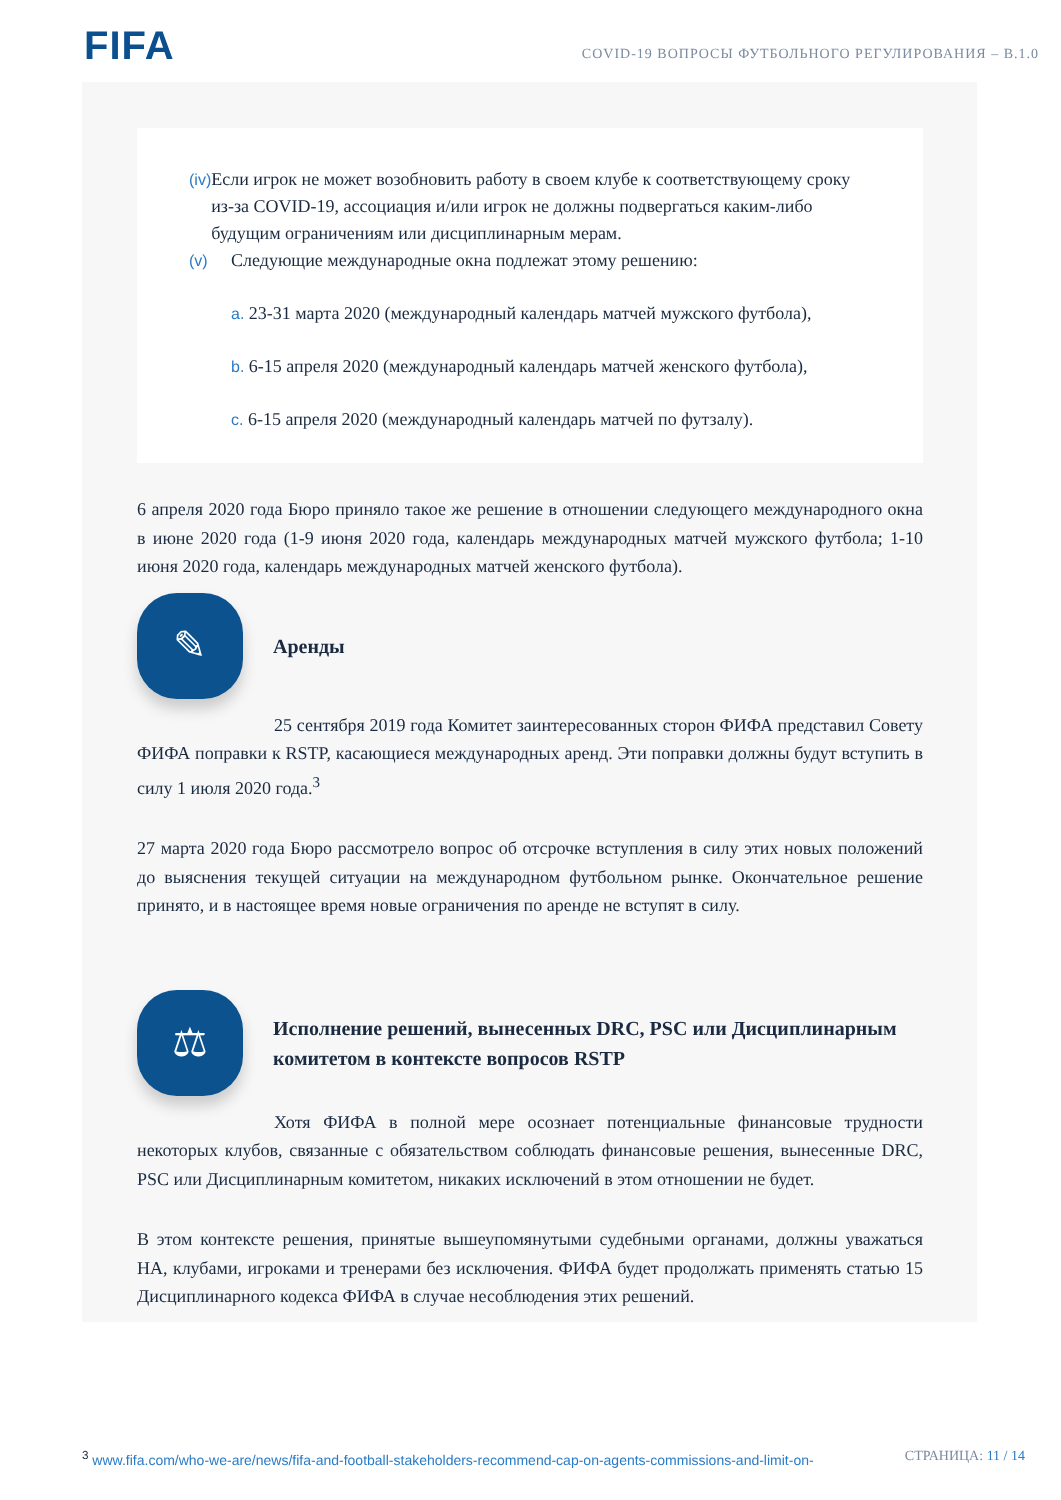FIFA
COVID-19 ВОПРОСЫ ФУТБОЛЬНОГО РЕГУЛИРОВАНИЯ – В.1.0
(iv) Если игрок не может возобновить работу в своем клубе к соответствующему сроку из-за COVID-19, ассоциация и/или игрок не должны подвергаться каким-либо будущим ограничениям или дисциплинарным мерам.
(v) Следующие международные окна подлежат этому решению:
a. 23-31 марта 2020 (международный календарь матчей мужского футбола),
b. 6-15 апреля 2020 (международный календарь матчей женского футбола),
c. 6-15 апреля 2020 (международный календарь матчей по футзалу).
6 апреля 2020 года Бюро приняло такое же решение в отношении следующего международного окна в июне 2020 года (1-9 июня 2020 года, календарь международных матчей мужского футбола; 1-10 июня 2020 года, календарь международных матчей женского футбола).
✎
Аренды
25 сентября 2019 года Комитет заинтересованных сторон ФИФА представил Совету ФИФА поправки к RSTP, касающиеся международных аренд. Эти поправки должны будут вступить в силу 1 июля 2020 года.<sup>3</sup>
27 марта 2020 года Бюро рассмотрело вопрос об отсрочке вступления в силу этих новых положений до выяснения текущей ситуации на международном футбольном рынке. Окончательное решение принято, и в настоящее время новые ограничения по аренде не вступят в силу.
⚖
Исполнение решений, вынесенных DRC, PSC или Дисциплинарным комитетом в контексте вопросов RSTP
Хотя ФИФА в полной мере осознает потенциальные финансовые трудности некоторых клубов, связанные с обязательством соблюдать финансовые решения, вынесенные DRC, PSC или Дисциплинарным комитетом, никаких исключений в этом отношении не будет.
В этом контексте решения, принятые вышеупомянутыми судебными органами, должны уважаться НА, клубами, игроками и тренерами без исключения. ФИФА будет продолжать применять статью 15 Дисциплинарного кодекса ФИФА в случае несоблюдения этих решений.
<sup>3</sup> www.fifa.com/who-we-are/news/fifa-and-football-stakeholders-recommend-cap-on-agents-commissions-and-limit-on-
СТРАНИЦА: 11 / 14